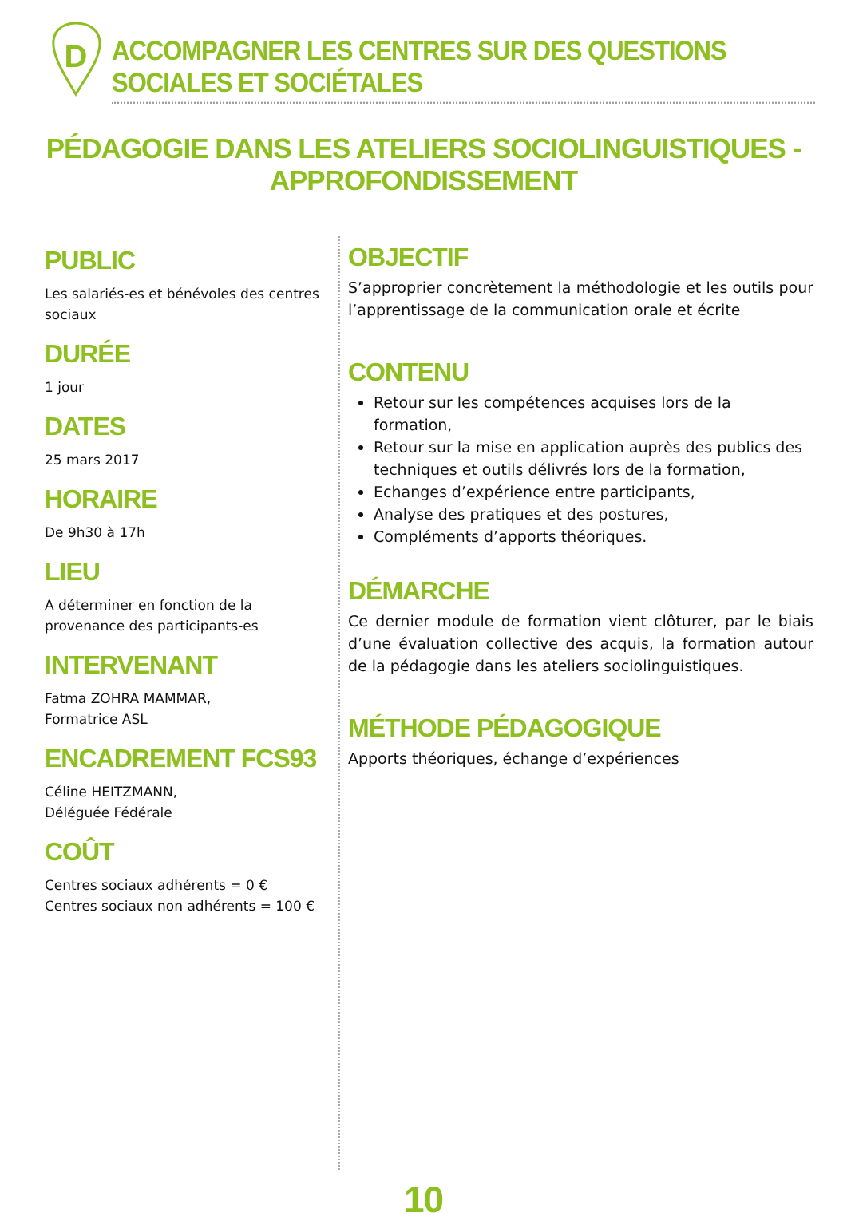D
ACCOMPAGNER LES CENTRES SUR DES QUESTIONS SOCIALES ET SOCIÉTALES
PÉDAGOGIE DANS LES ATELIERS SOCIOLINGUISTIQUES - APPROFONDISSEMENT
PUBLIC
Les salariés-es et bénévoles des centres sociaux
DURÉE
1 jour
DATES
25 mars 2017
HORAIRE
De 9h30 à 17h
LIEU
A déterminer en fonction de la provenance des participants-es
INTERVENANT
Fatma ZOHRA MAMMAR,
Formatrice ASL
ENCADREMENT FCS93
Céline HEITZMANN,
Déléguée Fédérale
COÛT
Centres sociaux adhérents = 0 €
Centres sociaux non adhérents = 100 €
OBJECTIF
S’approprier concrètement la méthodologie et les outils pour l’apprentissage de la communication orale et écrite
CONTENU
Retour sur les compétences acquises lors de la formation,
Retour sur la mise en application auprès des publics des techniques et outils délivrés lors de la formation,
Echanges d’expérience entre participants,
Analyse des pratiques et des postures,
Compléments d’apports théoriques.
DÉMARCHE
Ce dernier module de formation vient clôturer, par le biais d’une évaluation collective des acquis, la formation autour de la pédagogie dans les ateliers sociolinguistiques.
MÉTHODE PÉDAGOGIQUE
Apports théoriques, échange d’expériences
10